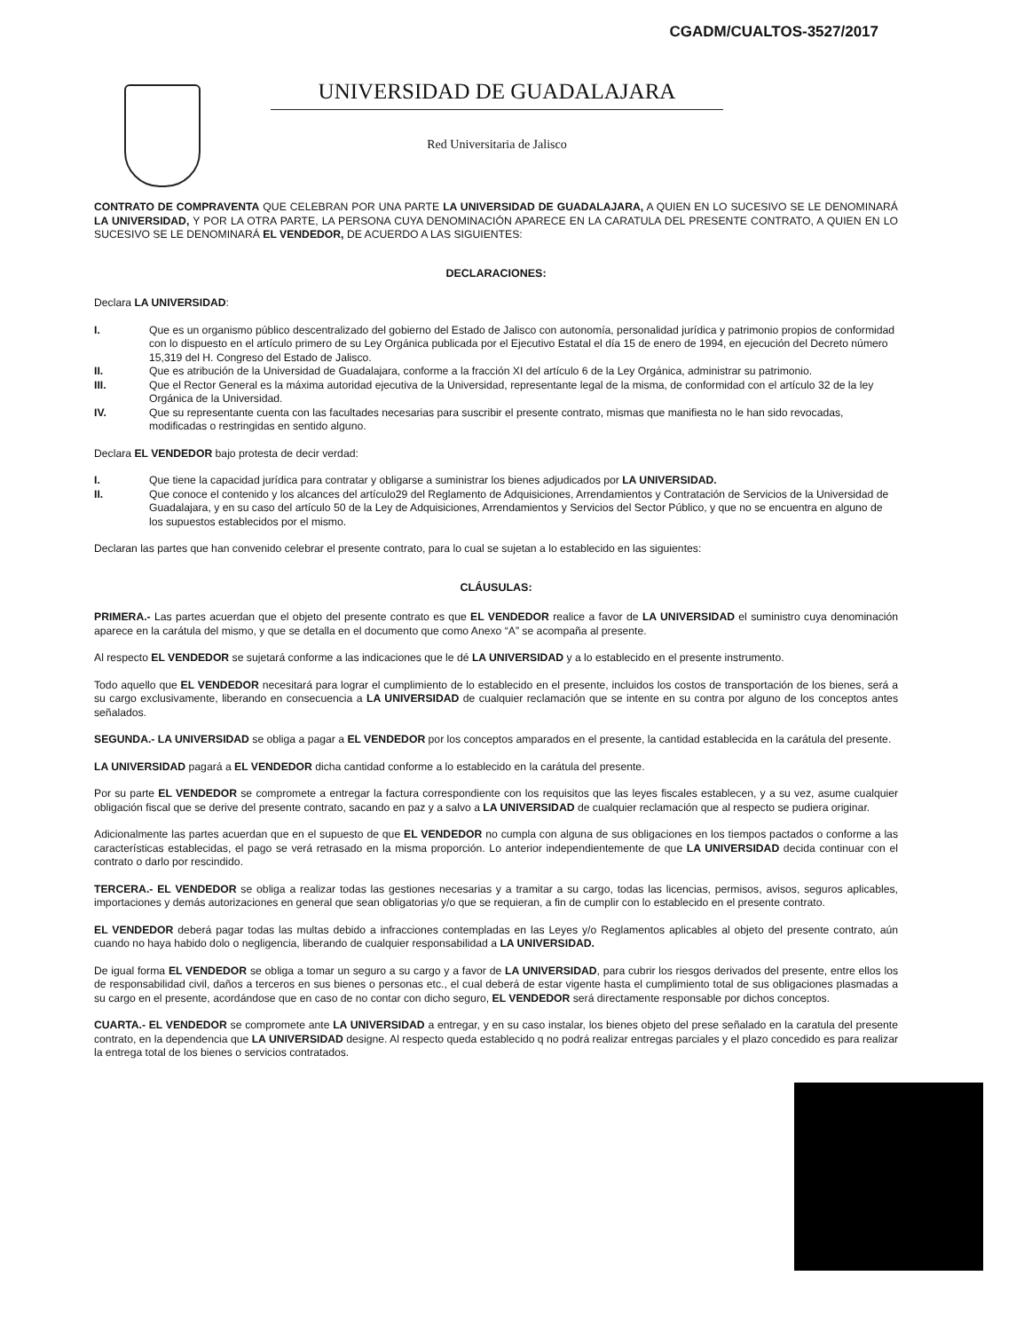CGADM/CUALTOS-3527/2017
UNIVERSIDAD DE GUADALAJARA
Red Universitaria de Jalisco
CONTRATO DE COMPRAVENTA QUE CELEBRAN POR UNA PARTE LA UNIVERSIDAD DE GUADALAJARA, A QUIEN EN LO SUCESIVO SE LE DENOMINARÁ LA UNIVERSIDAD, Y POR LA OTRA PARTE, LA PERSONA CUYA DENOMINACIÓN APARECE EN LA CARATULA DEL PRESENTE CONTRATO, A QUIEN EN LO SUCESIVO SE LE DENOMINARÁ EL VENDEDOR, DE ACUERDO A LAS SIGUIENTES:
DECLARACIONES:
Declara LA UNIVERSIDAD:
I. Que es un organismo público descentralizado del gobierno del Estado de Jalisco con autonomía, personalidad jurídica y patrimonio propios de conformidad con lo dispuesto en el artículo primero de su Ley Orgánica publicada por el Ejecutivo Estatal el día 15 de enero de 1994, en ejecución del Decreto número 15,319 del H. Congreso del Estado de Jalisco.
II. Que es atribución de la Universidad de Guadalajara, conforme a la fracción XI del artículo 6 de la Ley Orgánica, administrar su patrimonio.
III. Que el Rector General es la máxima autoridad ejecutiva de la Universidad, representante legal de la misma, de conformidad con el artículo 32 de la ley Orgánica de la Universidad.
IV. Que su representante cuenta con las facultades necesarias para suscribir el presente contrato, mismas que manifiesta no le han sido revocadas, modificadas o restringidas en sentido alguno.
Declara EL VENDEDOR bajo protesta de decir verdad:
I. Que tiene la capacidad jurídica para contratar y obligarse a suministrar los bienes adjudicados por LA UNIVERSIDAD.
II. Que conoce el contenido y los alcances del artículo29 del Reglamento de Adquisiciones, Arrendamientos y Contratación de Servicios de la Universidad de Guadalajara, y en su caso del artículo 50 de la Ley de Adquisiciones, Arrendamientos y Servicios del Sector Público, y que no se encuentra en alguno de los supuestos establecidos por el mismo.
Declaran las partes que han convenido celebrar el presente contrato, para lo cual se sujetan a lo establecido en las siguientes:
CLÁUSULAS:
PRIMERA.- Las partes acuerdan que el objeto del presente contrato es que EL VENDEDOR realice a favor de LA UNIVERSIDAD el suministro cuya denominación aparece en la carátula del mismo, y que se detalla en el documento que como Anexo “A” se acompaña al presente.
Al respecto EL VENDEDOR se sujetará conforme a las indicaciones que le dé LA UNIVERSIDAD y a lo establecido en el presente instrumento.
Todo aquello que EL VENDEDOR necesitará para lograr el cumplimiento de lo establecido en el presente, incluidos los costos de transportación de los bienes, será a su cargo exclusivamente, liberando en consecuencia a LA UNIVERSIDAD de cualquier reclamación que se intente en su contra por alguno de los conceptos antes señalados.
SEGUNDA.- LA UNIVERSIDAD se obliga a pagar a EL VENDEDOR por los conceptos amparados en el presente, la cantidad establecida en la carátula del presente.
LA UNIVERSIDAD pagará a EL VENDEDOR dicha cantidad conforme a lo establecido en la carátula del presente.
Por su parte EL VENDEDOR se compromete a entregar la factura correspondiente con los requisitos que las leyes fiscales establecen, y a su vez, asume cualquier obligación fiscal que se derive del presente contrato, sacando en paz y a salvo a LA UNIVERSIDAD de cualquier reclamación que al respecto se pudiera originar.
Adicionalmente las partes acuerdan que en el supuesto de que EL VENDEDOR no cumpla con alguna de sus obligaciones en los tiempos pactados o conforme a las características establecidas, el pago se verá retrasado en la misma proporción. Lo anterior independientemente de que LA UNIVERSIDAD decida continuar con el contrato o darlo por rescindido.
TERCERA.- EL VENDEDOR se obliga a realizar todas las gestiones necesarias y a tramitar a su cargo, todas las licencias, permisos, avisos, seguros aplicables, importaciones y demás autorizaciones en general que sean obligatorias y/o que se requieran, a fin de cumplir con lo establecido en el presente contrato.
EL VENDEDOR deberá pagar todas las multas debido a infracciones contempladas en las Leyes y/o Reglamentos aplicables al objeto del presente contrato, aún cuando no haya habido dolo o negligencia, liberando de cualquier responsabilidad a LA UNIVERSIDAD.
De igual forma EL VENDEDOR se obliga a tomar un seguro a su cargo y a favor de LA UNIVERSIDAD, para cubrir los riesgos derivados del presente, entre ellos los de responsabilidad civil, daños a terceros en sus bienes o personas etc., el cual deberá de estar vigente hasta el cumplimiento total de sus obligaciones plasmadas a su cargo en el presente, acordándose que en caso de no contar con dicho seguro, EL VENDEDOR será directamente responsable por dichos conceptos.
CUARTA.- EL VENDEDOR se compromete ante LA UNIVERSIDAD a entregar, y en su caso instalar, los bienes objeto del prese señalado en la caratula del presente contrato, en la dependencia que LA UNIVERSIDAD designe. Al respecto queda establecido q no podrá realizar entregas parciales y el plazo concedido es para realizar la entrega total de los bienes o servicios contratados.